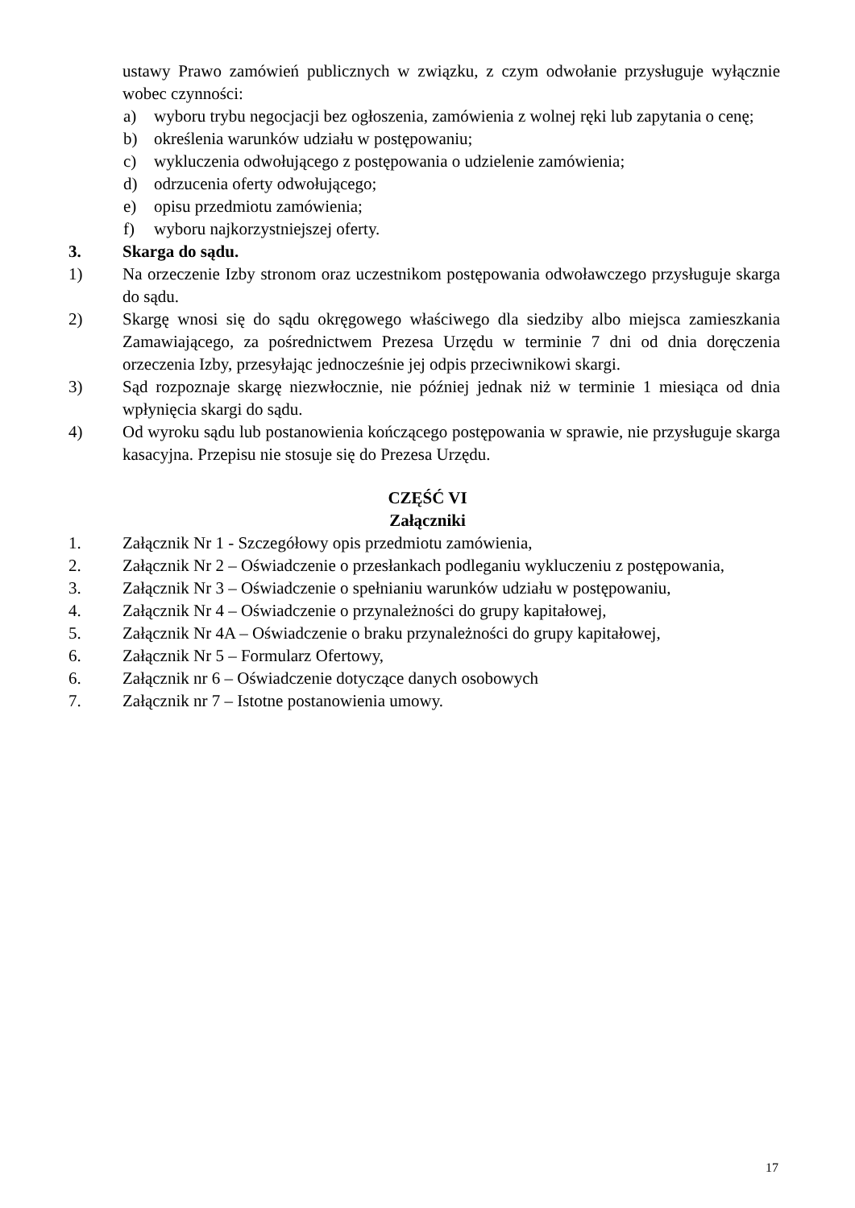ustawy Prawo zamówień publicznych w związku, z czym odwołanie przysługuje wyłącznie wobec czynności:
a) wyboru trybu negocjacji bez ogłoszenia, zamówienia z wolnej ręki lub zapytania o cenę;
b) określenia warunków udziału w postępowaniu;
c) wykluczenia odwołującego z postępowania o udzielenie zamówienia;
d) odrzucenia oferty odwołującego;
e) opisu przedmiotu zamówienia;
f) wyboru najkorzystniejszej oferty.
3. Skarga do sądu.
1) Na orzeczenie Izby stronom oraz uczestnikom postępowania odwoławczego przysługuje skarga do sądu.
2) Skargę wnosi się do sądu okręgowego właściwego dla siedziby albo miejsca zamieszkania Zamawiającego, za pośrednictwem Prezesa Urzędu w terminie 7 dni od dnia doręczenia orzeczenia Izby, przesyłając jednocześnie jej odpis przeciwnikowi skargi.
3) Sąd rozpoznaje skargę niezwłocznie, nie później jednak niż w terminie 1 miesiąca od dnia wpłynięcia skargi do sądu.
4) Od wyroku sądu lub postanowienia kończącego postępowania w sprawie, nie przysługuje skarga kasacyjna. Przepisu nie stosuje się do Prezesa Urzędu.
CZĘŚĆ VI
Załączniki
1. Załącznik Nr 1 - Szczegółowy opis przedmiotu zamówienia,
2. Załącznik Nr 2 – Oświadczenie o przesłankach podleganiu wykluczeniu z postępowania,
3. Załącznik Nr 3 – Oświadczenie o spełnianiu warunków udziału w postępowaniu,
4. Załącznik Nr 4 – Oświadczenie o przynależności do grupy kapitałowej,
5. Załącznik Nr 4A – Oświadczenie o braku przynależności do grupy kapitałowej,
6. Załącznik Nr 5 – Formularz Ofertowy,
6. Załącznik nr 6 – Oświadczenie dotyczące danych osobowych
7. Załącznik nr 7 – Istotne postanowienia umowy.
17